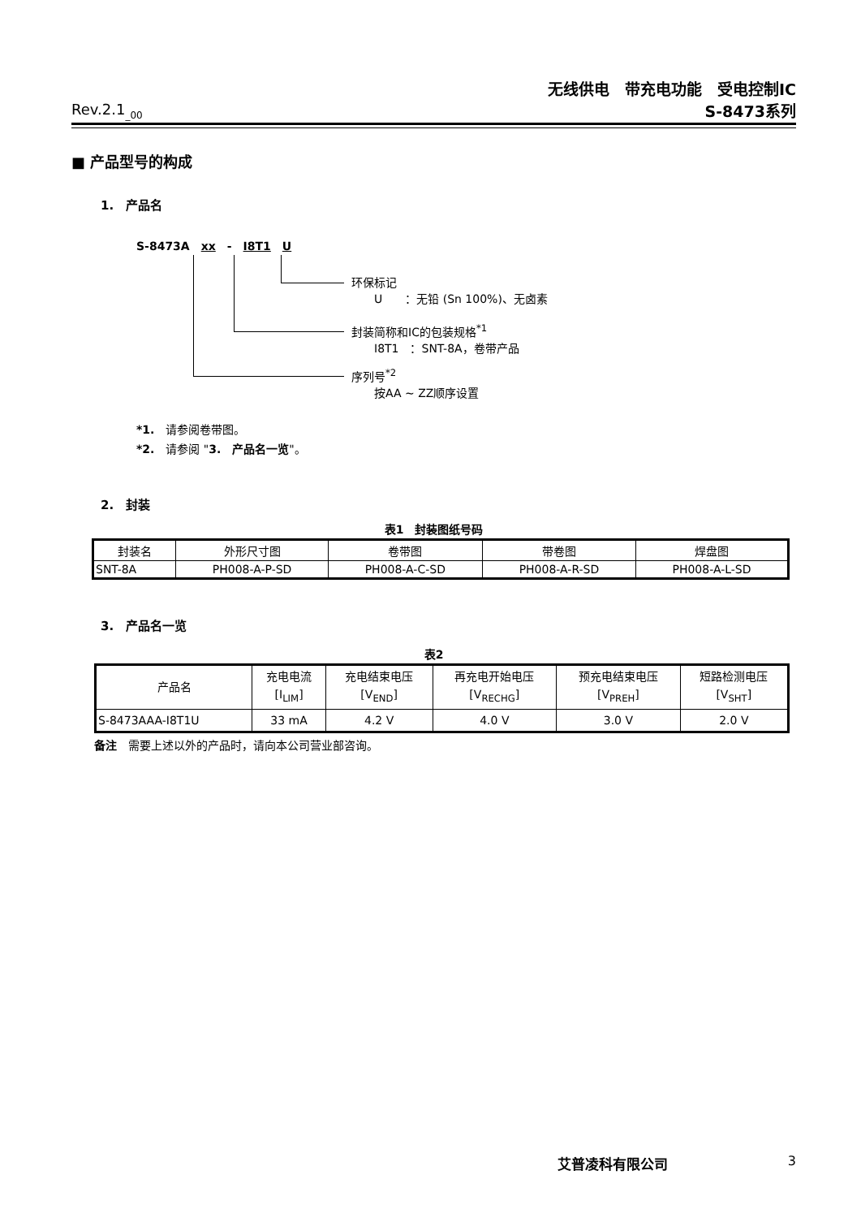无线供电　带充电功能　受电控制IC
Rev.2.1<sub>_00</sub>
S-8473系列
■ 产品型号的构成
1.　产品名
S-8473A　xx　-　I8T1　U
环保标记
　　U　　：无铅 (Sn 100%)、无卤素
封装简称和IC的包装规格<sup>*1</sup>
　　I8T1　：SNT-8A，卷带产品
序列号<sup>*2</sup>
　　按AA ~ ZZ顺序设置
*1.　请参阅卷带图。
*2.　请参阅 "3.　产品名一览"。
2.　封装
表1　封装图纸号码
| 封装名 | 外形尺寸图 | 卷带图 | 带卷图 | 焊盘图 |
| --- | --- | --- | --- | --- |
| SNT-8A | PH008-A-P-SD | PH008-A-C-SD | PH008-A-R-SD | PH008-A-L-SD |
3.　产品名一览
表2
| 产品名 | 充电电流 [I<sub>LIM</sub>] | 充电结束电压 [V<sub>END</sub>] | 再充电开始电压 [V<sub>RECHG</sub>] | 预充电结束电压 [V<sub>PREH</sub>] | 短路检测电压 [V<sub>SHT</sub>] |
| --- | --- | --- | --- | --- | --- |
| S-8473AAA-I8T1U | 33 mA | 4.2 V | 4.0 V | 3.0 V | 2.0 V |
备注　需要上述以外的产品时，请向本公司营业部咨询。
艾普凌科有限公司 3